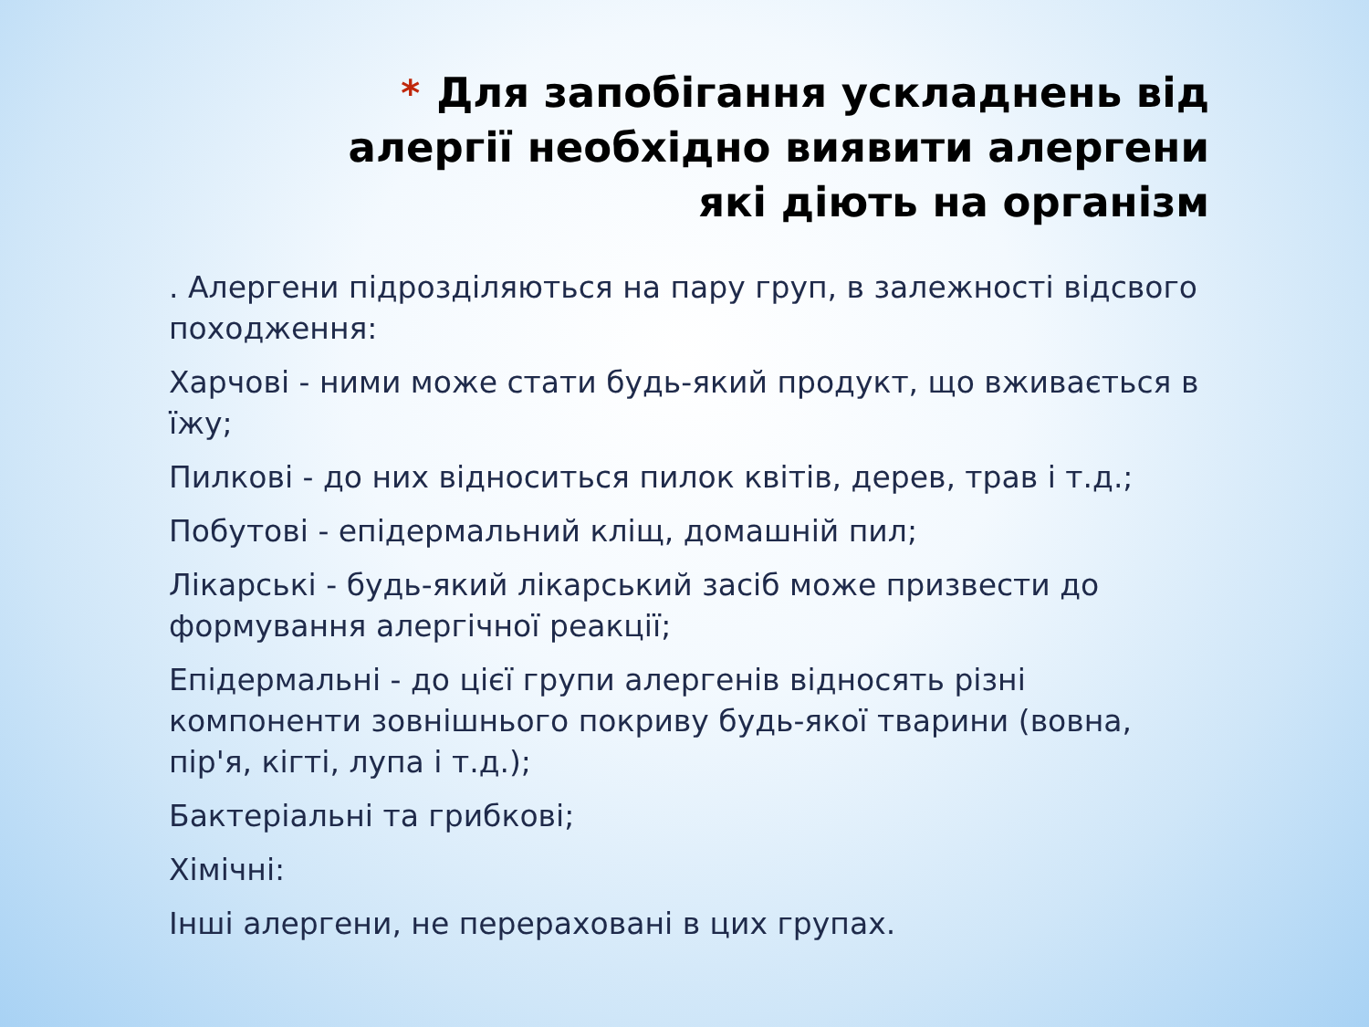* Для запобігання ускладнень від алергії необхідно виявити алергени які діють на організм
. Алергени підрозділяються на пару груп, в залежності відсвого походження:
Харчові - ними може стати будь-який продукт, що вживається в їжу;
Пилкові - до них відноситься пилок квітів, дерев, трав і т.д.;
Побутові - епідермальний кліщ, домашній пил;
Лікарські - будь-який лікарський засіб може призвести до формування алергічної реакції;
Епідермальні - до цієї групи алергенів відносять різні компоненти зовнішнього покриву будь-якої тварини (вовна, пір'я, кігті, лупа і т.д.);
Бактеріальні та грибкові;
Хімічні:
Інші алергени, не перераховані в цих групах.